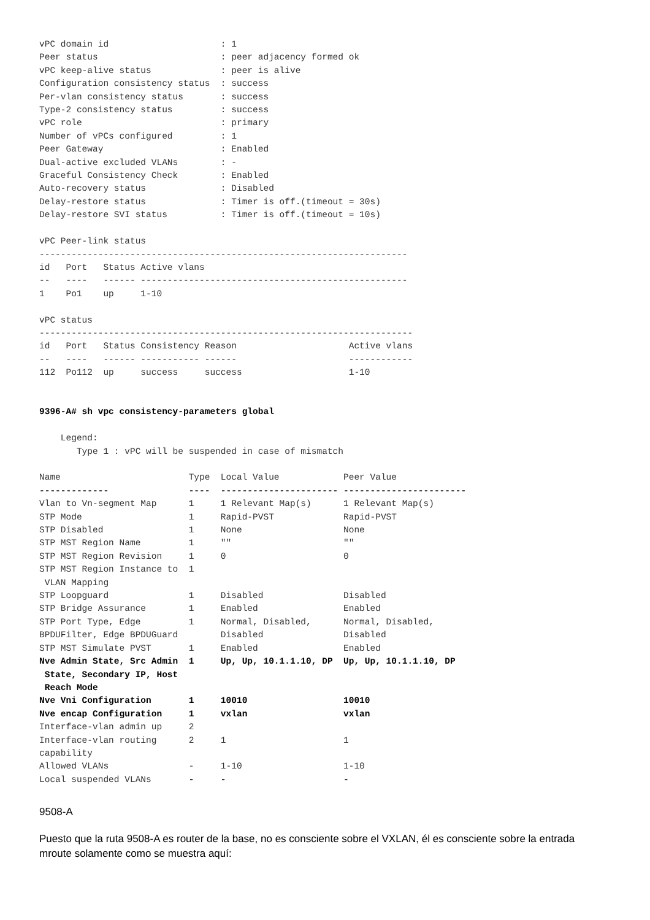vPC domain id                     : 1
Peer status                       : peer adjacency formed ok
vPC keep-alive status             : peer is alive
Configuration consistency status  : success
Per-vlan consistency status       : success
Type-2 consistency status         : success
vPC role                          : primary
Number of vPCs configured         : 1
Peer Gateway                      : Enabled
Dual-active excluded VLANs        : -
Graceful Consistency Check        : Enabled
Auto-recovery status              : Disabled
Delay-restore status              : Timer is off.(timeout = 30s)
Delay-restore SVI status          : Timer is off.(timeout = 10s)

vPC Peer-link status
---------------------------------------------------------------------
id   Port   Status Active vlans
--   ----   ------ --------------------------------------------------
1    Po1    up     1-10

vPC status
----------------------------------------------------------------------
id   Port   Status Consistency Reason                     Active vlans
--   ----   ------ ----------- ------                     ------------
112  Po112  up     success     success                    1-10


9396-A# sh vpc consistency-parameters global

    Legend:
       Type 1 : vPC will be suspended in case of mismatch

Name                        Type  Local Value            Peer Value
-------------               ----  ---------------------- -----------------------
Vlan to Vn-segment Map      1     1 Relevant Map(s)      1 Relevant Map(s)
STP Mode                    1     Rapid-PVST             Rapid-PVST
STP Disabled                1     None                   None
STP MST Region Name         1     ""                     ""
STP MST Region Revision     1     0                      0
STP MST Region Instance to  1
 VLAN Mapping
STP Loopguard               1     Disabled               Disabled
STP Bridge Assurance        1     Enabled                Enabled
STP Port Type, Edge         1     Normal, Disabled,      Normal, Disabled,
BPDUFilter, Edge BPDUGuard        Disabled               Disabled
STP MST Simulate PVST       1     Enabled                Enabled
Nve Admin State, Src Admin  1     Up, Up, 10.1.1.10, DP  Up, Up, 10.1.1.10, DP
 State, Secondary IP, Host
 Reach Mode
Nve Vni Configuration       1     10010                  10010
Nve encap Configuration     1     vxlan                  vxlan
Interface-vlan admin up     2
Interface-vlan routing      2     1                      1
capability
Allowed VLANs               -     1-10                   1-10
Local suspended VLANs       -     -                      -
9508-A
Puesto que la ruta 9508-A es router de la base, no es consciente sobre el VXLAN, él es consciente sobre la entrada mroute solamente como se muestra aquí: